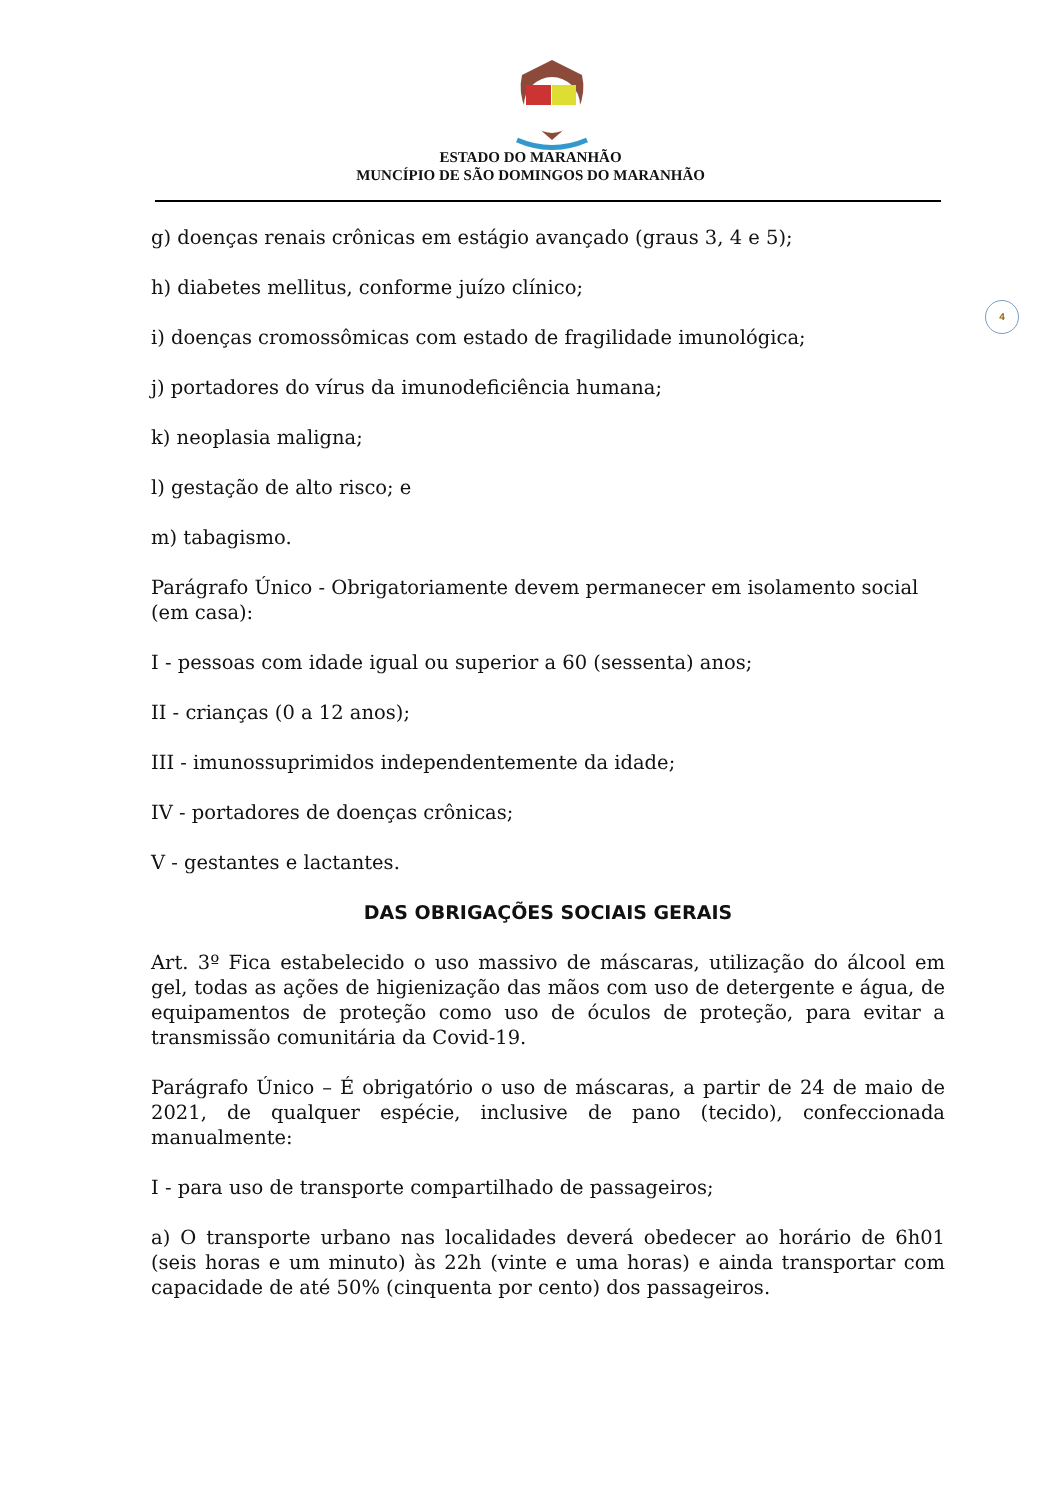ESTADO DO MARANHÃO
MUNCÍPIO DE SÃO DOMINGOS DO MARANHÃO
4
g) doenças renais crônicas em estágio avançado (graus 3, 4 e 5);
h) diabetes mellitus, conforme juízo clínico;
i) doenças cromossômicas com estado de fragilidade imunológica;
j) portadores do vírus da imunodeficiência humana;
k) neoplasia maligna;
l) gestação de alto risco; e
m) tabagismo.
Parágrafo Único - Obrigatoriamente devem permanecer em isolamento social (em casa):
I - pessoas com idade igual ou superior a 60 (sessenta) anos;
II - crianças (0 a 12 anos);
III - imunossuprimidos independentemente da idade;
IV - portadores de doenças crônicas;
V - gestantes e lactantes.
DAS OBRIGAÇÕES SOCIAIS GERAIS
Art. 3º Fica estabelecido o uso massivo de máscaras, utilização do álcool em gel, todas as ações de higienização das mãos com uso de detergente e água, de equipamentos de proteção como uso de óculos de proteção, para evitar a transmissão comunitária da Covid-19.
Parágrafo Único – É obrigatório o uso de máscaras, a partir de 24 de maio de 2021, de qualquer espécie, inclusive de pano (tecido), confeccionada manualmente:
I - para uso de transporte compartilhado de passageiros;
a) O transporte urbano nas localidades deverá obedecer ao horário de 6h01 (seis horas e um minuto) às 22h (vinte e uma horas) e ainda transportar com capacidade de até 50% (cinquenta por cento) dos passageiros.